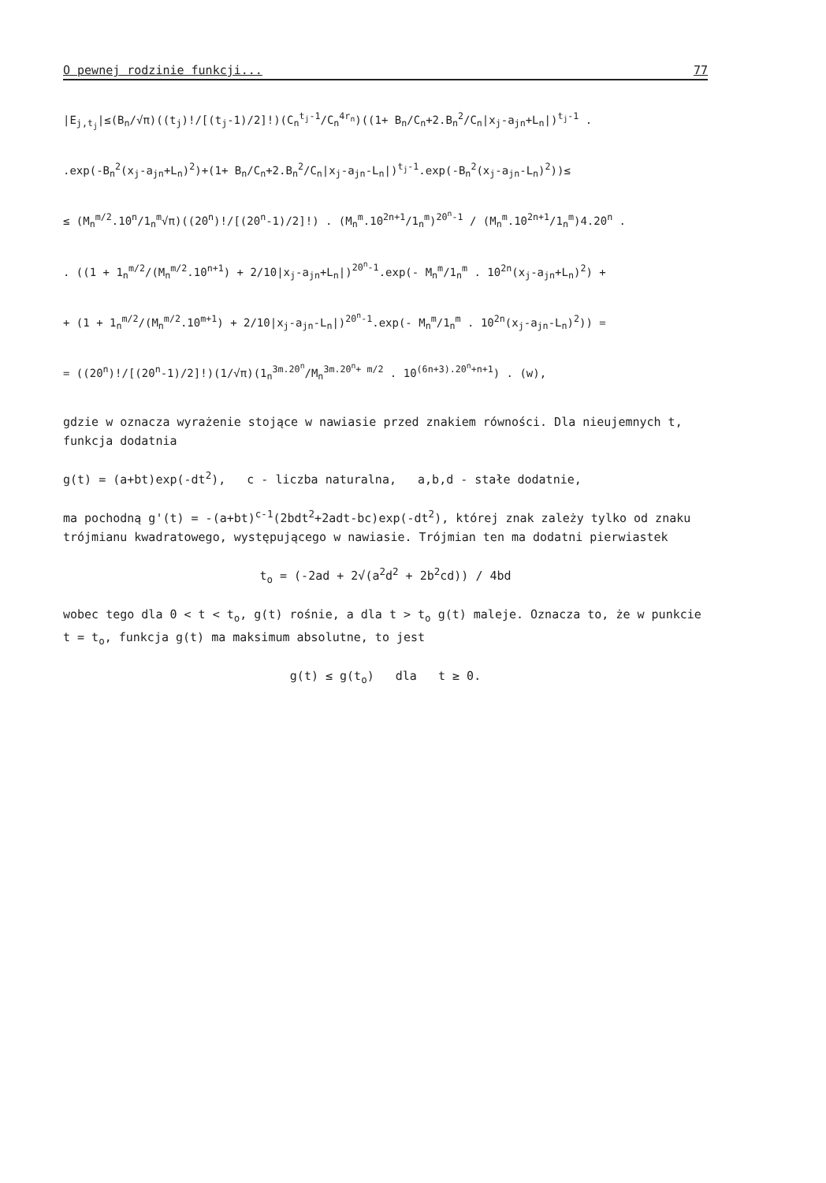O pewnej rodzinie funkcji... 77
|E<sub>j,t<sub>j</sub></sub>|≤(B<sub>n</sub>/√π)((t<sub>j</sub>)!/[(t<sub>j</sub>-1)/2]!)(C<sub>n</sub><sup>t<sub>j</sub>-1</sup>/C<sub>n</sub><sup>4r<sub>n</sub></sup>)((1+ B<sub>n</sub>/C<sub>n</sub>+2.B<sub>n</sub><sup>2</sup>/C<sub>n</sub>|x<sub>j</sub>-a<sub>jn</sub>+L<sub>n</sub>|)<sup>t<sub>j</sub>-1</sup> .
.exp(-B<sub>n</sub><sup>2</sup>(x<sub>j</sub>-a<sub>jn</sub>+L<sub>n</sub>)<sup>2</sup>)+(1+ B<sub>n</sub>/C<sub>n</sub>+2.B<sub>n</sub><sup>2</sup>/C<sub>n</sub>|x<sub>j</sub>-a<sub>jn</sub>-L<sub>n</sub>|)<sup>t<sub>j</sub>-1</sup>.exp(-B<sub>n</sub><sup>2</sup>(x<sub>j</sub>-a<sub>jn</sub>-L<sub>n</sub>)<sup>2</sup>))≤
≤ (M<sub>n</sub><sup>m/2</sup>.10<sup>n</sup>/1<sub>n</sub><sup>m</sup>√π)((20<sup>n</sup>)!/[(20<sup>n</sup>-1)/2]!) . (M<sub>n</sub><sup>m</sup>.10<sup>2n+1</sup>/1<sub>n</sub><sup>m</sup>)<sup>20<sup>n</sup>-1</sup> / (M<sub>n</sub><sup>m</sup>.10<sup>2n+1</sup>/1<sub>n</sub><sup>m</sup>)4.20<sup>n</sup> .
. ((1 + 1<sub>n</sub><sup>m/2</sup>/(M<sub>n</sub><sup>m/2</sup>.10<sup>n+1</sup>) + 2/10|x<sub>j</sub>-a<sub>jn</sub>+L<sub>n</sub>|)<sup>20<sup>n</sup>-1</sup>.exp(- M<sub>n</sub><sup>m</sup>/1<sub>n</sub><sup>m</sup> . 10<sup>2n</sup>(x<sub>j</sub>-a<sub>jn</sub>+L<sub>n</sub>)<sup>2</sup>) +
+ (1 + 1<sub>n</sub><sup>m/2</sup>/(M<sub>n</sub><sup>m/2</sup>.10<sup>m+1</sup>) + 2/10|x<sub>j</sub>-a<sub>jn</sub>-L<sub>n</sub>|)<sup>20<sup>n</sup>-1</sup>.exp(- M<sub>n</sub><sup>m</sup>/1<sub>n</sub><sup>m</sup> . 10<sup>2n</sup>(x<sub>j</sub>-a<sub>jn</sub>-L<sub>n</sub>)<sup>2</sup>)) =
= ((20<sup>n</sup>)!/[(20<sup>n</sup>-1)/2]!)(1/√π)(1<sub>n</sub><sup>3m.20<sup>n</sup></sup>/M<sub>n</sub><sup>3m.20<sup>n</sup>+ m/2</sup> . 10<sup>(6n+3).20<sup>n</sup>+n+1</sup>) . (w),
gdzie w oznacza wyrażenie stojące w nawiasie przed znakiem równości. Dla nieujemnych t, funkcja dodatnia
g(t) = (a+bt)exp(-dt<sup>2</sup>), c - liczba naturalna, a,b,d - stałe dodatnie,
ma pochodną g'(t) = -(a+bt)<sup>c-1</sup>(2bdt<sup>2</sup>+2adt-bc)exp(-dt<sup>2</sup>), której znak zależy tylko od znaku trójmianu kwadratowego, występującego w nawiasie. Trójmian ten ma dodatni pierwiastek
t<sub>o</sub> = (-2ad + 2√(a<sup>2</sup>d<sup>2</sup> + 2b<sup>2</sup>cd)) / 4bd
wobec tego dla 0 < t < t<sub>o</sub>, g(t) rośnie, a dla t > t<sub>o</sub> g(t) maleje. Oznacza to, że w punkcie t = t<sub>o</sub>, funkcja g(t) ma maksimum absolutne, to jest
g(t) ≤ g(t<sub>o</sub>) dla t ≥ 0.